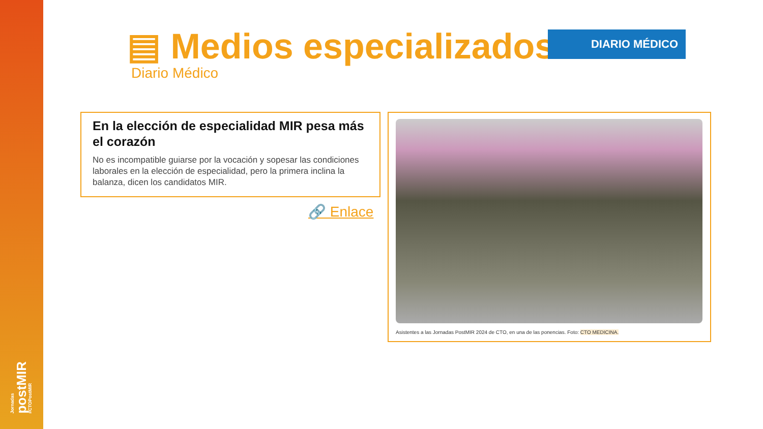Jornadas
postMIR
#CTOPostMIR
▤ Medios especializados DIARIO MÉDICO
Diario Médico
En la elección de especialidad MIR pesa más el corazón
No es incompatible guiarse por la vocación y sopesar las condiciones laborales en la elección de especialidad, pero la primera inclina la balanza, dicen los candidatos MIR.
🔗 Enlace
Asistentes a las Jornadas PostMIR 2024 de CTO, en una de las ponencias. Foto: CTO MEDICINA.